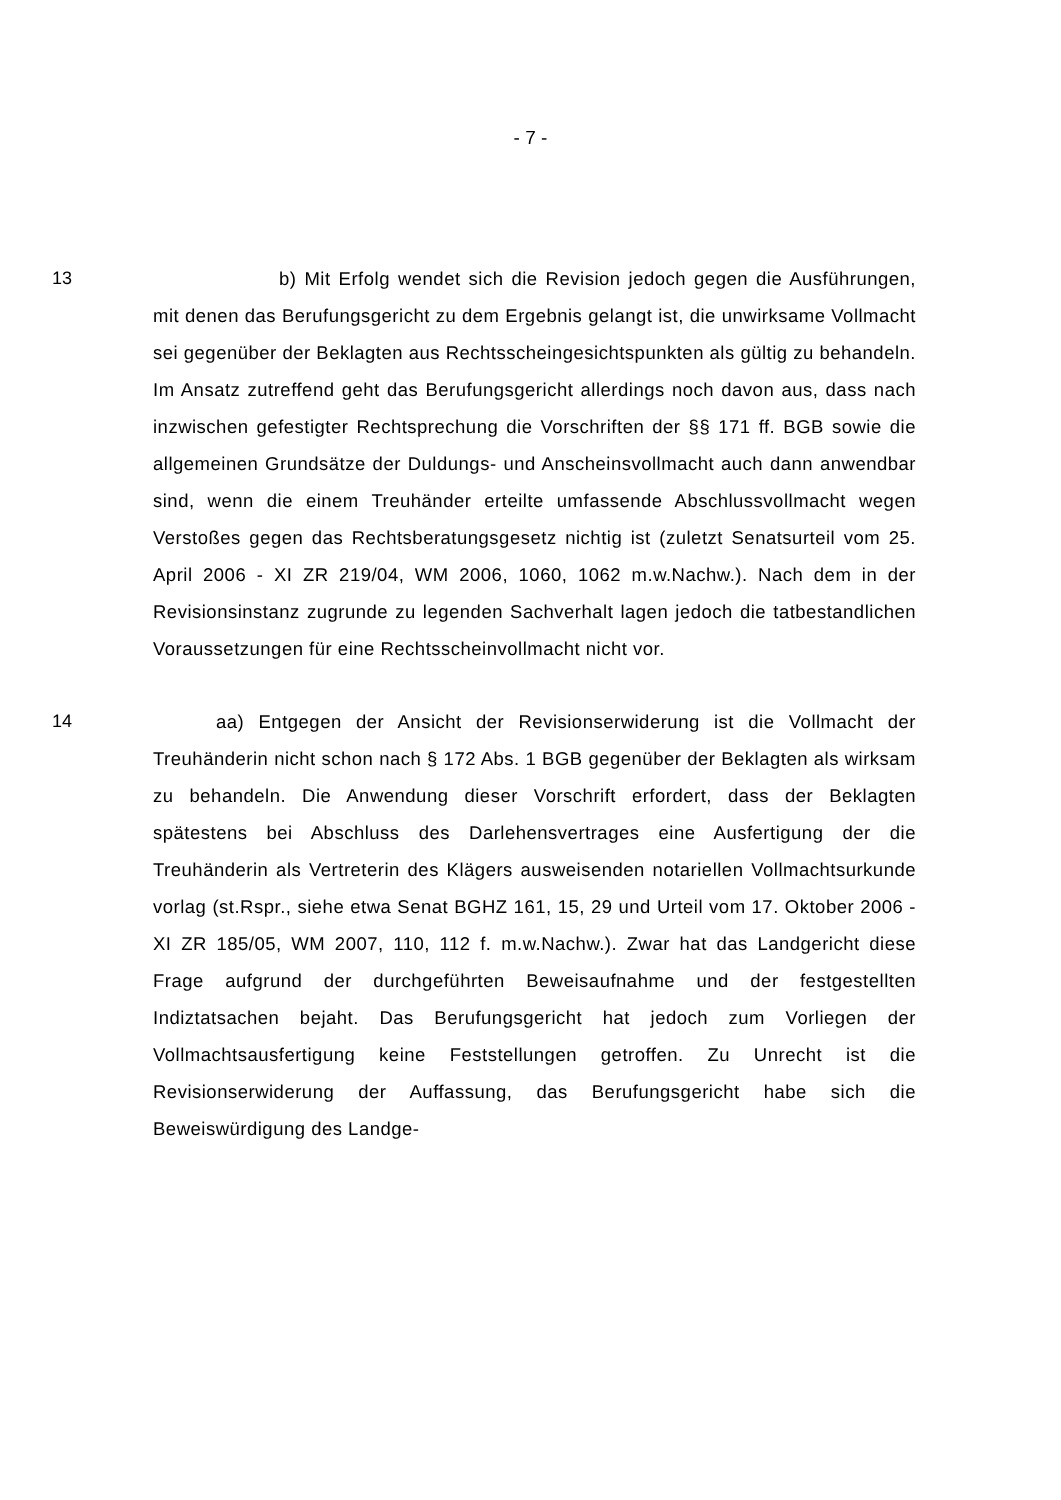- 7 -
13 b) Mit Erfolg wendet sich die Revision jedoch gegen die Ausführungen, mit denen das Berufungsgericht zu dem Ergebnis gelangt ist, die unwirksame Vollmacht sei gegenüber der Beklagten aus Rechtsscheingesichtspunkten als gültig zu behandeln. Im Ansatz zutreffend geht das Berufungsgericht allerdings noch davon aus, dass nach inzwischen gefestigter Rechtsprechung die Vorschriften der §§ 171 ff. BGB sowie die allgemeinen Grundsätze der Duldungs- und Anscheinsvollmacht auch dann anwendbar sind, wenn die einem Treuhänder erteilte umfassende Abschlussvollmacht wegen Verstoßes gegen das Rechtsberatungsgesetz nichtig ist (zuletzt Senatsurteil vom 25. April 2006 - XI ZR 219/04, WM 2006, 1060, 1062 m.w.Nachw.). Nach dem in der Revisionsinstanz zugrunde zu legenden Sachverhalt lagen jedoch die tatbestandlichen Voraussetzungen für eine Rechtsscheinvollmacht nicht vor.
14 aa) Entgegen der Ansicht der Revisionserwiderung ist die Vollmacht der Treuhänderin nicht schon nach § 172 Abs. 1 BGB gegenüber der Beklagten als wirksam zu behandeln. Die Anwendung dieser Vorschrift erfordert, dass der Beklagten spätestens bei Abschluss des Darlehensvertrages eine Ausfertigung der die Treuhänderin als Vertreterin des Klägers ausweisenden notariellen Vollmachtsurkunde vorlag (st.Rspr., siehe etwa Senat BGHZ 161, 15, 29 und Urteil vom 17. Oktober 2006 - XI ZR 185/05, WM 2007, 110, 112 f. m.w.Nachw.). Zwar hat das Landgericht diese Frage aufgrund der durchgeführten Beweisaufnahme und der festgestellten Indiztatsachen bejaht. Das Berufungsgericht hat jedoch zum Vorliegen der Vollmachtsausfertigung keine Feststellungen getroffen. Zu Unrecht ist die Revisionserwiderung der Auffassung, das Berufungsgericht habe sich die Beweiswürdigung des Landge-